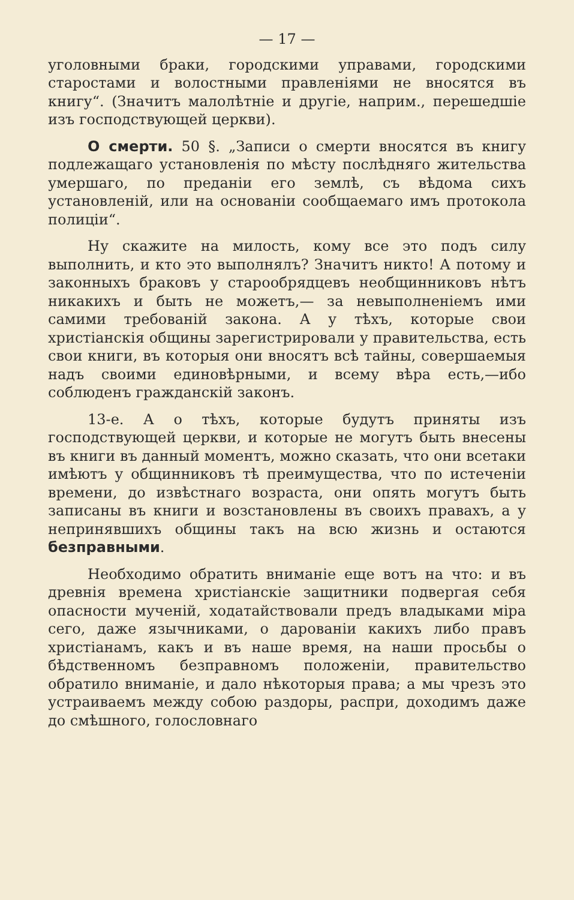— 17 —
уголовными браки, городскими управами, городскими старостами и волостными правленіями не вносятся въ книгу“. (Значитъ малолѣтніе и другіе, наприм., перешедшіе изъ господствующей церкви).
О смерти. 50 §. „Записи о смерти вносятся въ книгу подлежащаго установленія по мѣсту послѣдняго жительства умершаго, по преданіи его землѣ, съ вѣдома сихъ установленій, или на основаніи сообщаемаго имъ протокола полиціи“.
Ну скажите на милость, кому все это подъ силу выполнить, и кто это выполнялъ? Значитъ никто! А потому и законныхъ браковъ у старообрядцевъ необщинниковъ нѣтъ никакихъ и быть не можетъ,— за невыполненіемъ ими самими требованій закона. А у тѣхъ, которые свои христіанскія общины зарегистрировали у правительства, есть свои книги, въ которыя они вносятъ всѣ тайны, совершаемыя надъ своими единовѣрными, и всему вѣра есть,—ибо соблюденъ гражданскій законъ.
13-е. А о тѣхъ, которые будутъ приняты изъ господствующей церкви, и которые не могутъ быть внесены въ книги въ данный моментъ, можно сказать, что они всетаки имѣютъ у общинниковъ тѣ преимущества, что по истеченіи времени, до извѣстнаго возраста, они опять могутъ быть записаны въ книги и возстановлены въ своихъ правахъ, а у непринявшихъ общины такъ на всю жизнь и остаются безправными.
Необходимо обратить вниманіе еще вотъ на что: и въ древнія времена христіанскіе защитники подвергая себя опасности мученій, ходатайствовали предъ владыками міра сего, даже язычниками, о дарованіи какихъ либо правъ христіанамъ, какъ и въ наше время, на наши просьбы о бѣдственномъ безправномъ положеніи, правительство обратило вниманіе, и дало нѣкоторыя права; а мы чрезъ это устраиваемъ между собою раздоры, распри, доходимъ даже до смѣшного, голословнаго